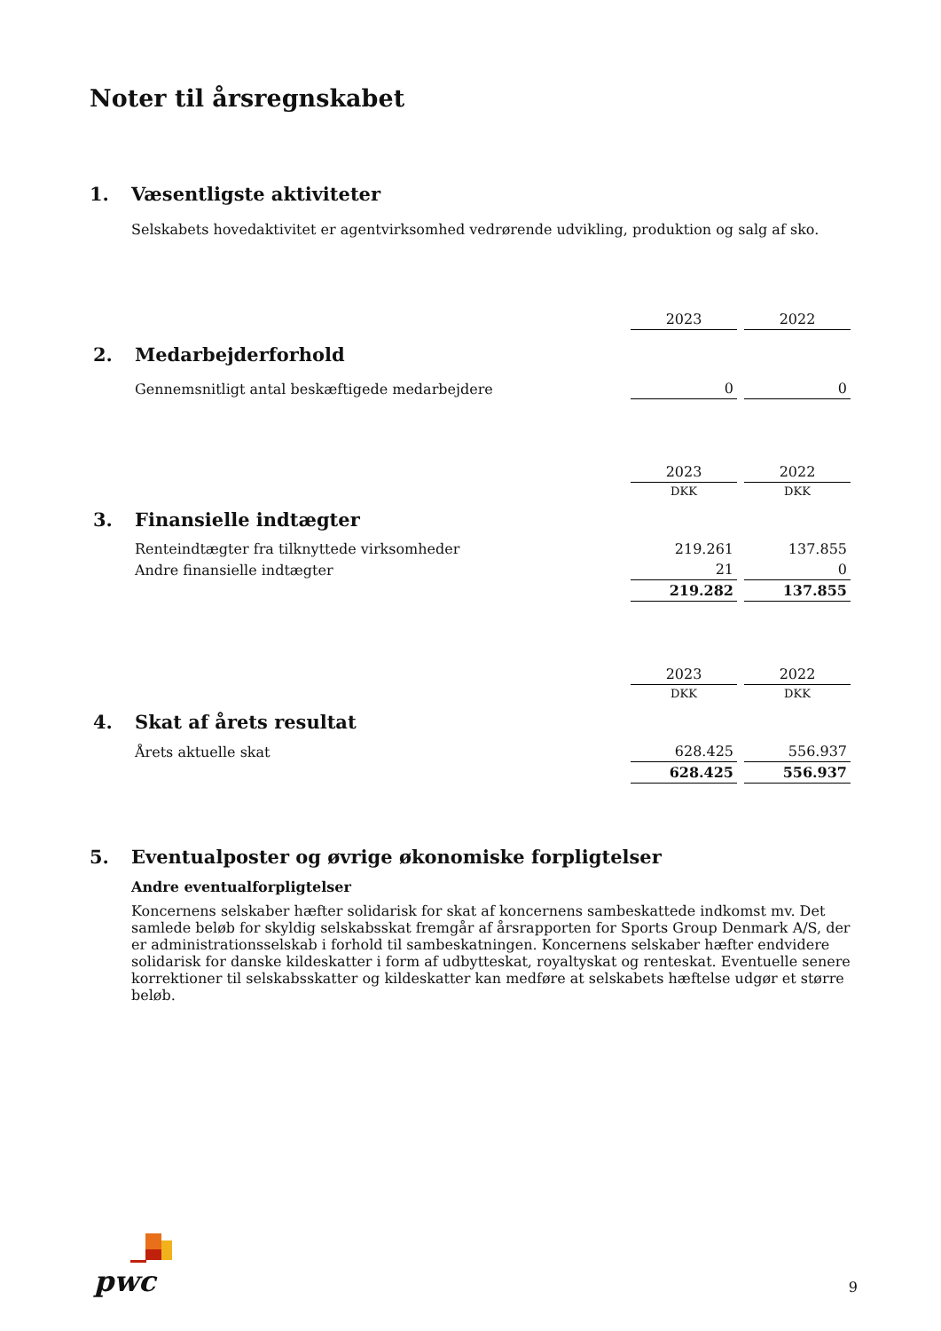Noter til årsregnskabet
1. Væsentligste aktiviteter
Selskabets hovedaktivitet er agentvirksomhed vedrørende udvikling, produktion og salg af sko.
| | 2023 | 2022 |
| 2. Medarbejderforhold | | |
| Gennemsnitligt antal beskæftigede medarbejdere | 0 | 0 |
| | 2023 | 2022 |
| | DKK | DKK |
| 3. Finansielle indtægter | | |
| Renteindtægter fra tilknyttede virksomheder | 219.261 | 137.855 |
| Andre finansielle indtægter | 21 | 0 |
| | 219.282 | 137.855 |
| | 2023 | 2022 |
| | DKK | DKK |
| 4. Skat af årets resultat | | |
| Årets aktuelle skat | 628.425 | 556.937 |
| | 628.425 | 556.937 |
5. Eventualposter og øvrige økonomiske forpligtelser
Andre eventualforpligtelser
Koncernens selskaber hæfter solidarisk for skat af koncernens sambeskattede indkomst mv. Det samlede beløb for skyldig selskabsskat fremgår af årsrapporten for Sports Group Denmark A/S, der er administrationsselskab i forhold til sambeskatningen. Koncernens selskaber hæfter endvidere solidarisk for danske kildeskatter i form af udbytteskat, royaltyskat og renteskat. Eventuelle senere korrektioner til selskabsskatter og kildeskatter kan medføre at selskabets hæftelse udgør et større beløb.
pwc
9